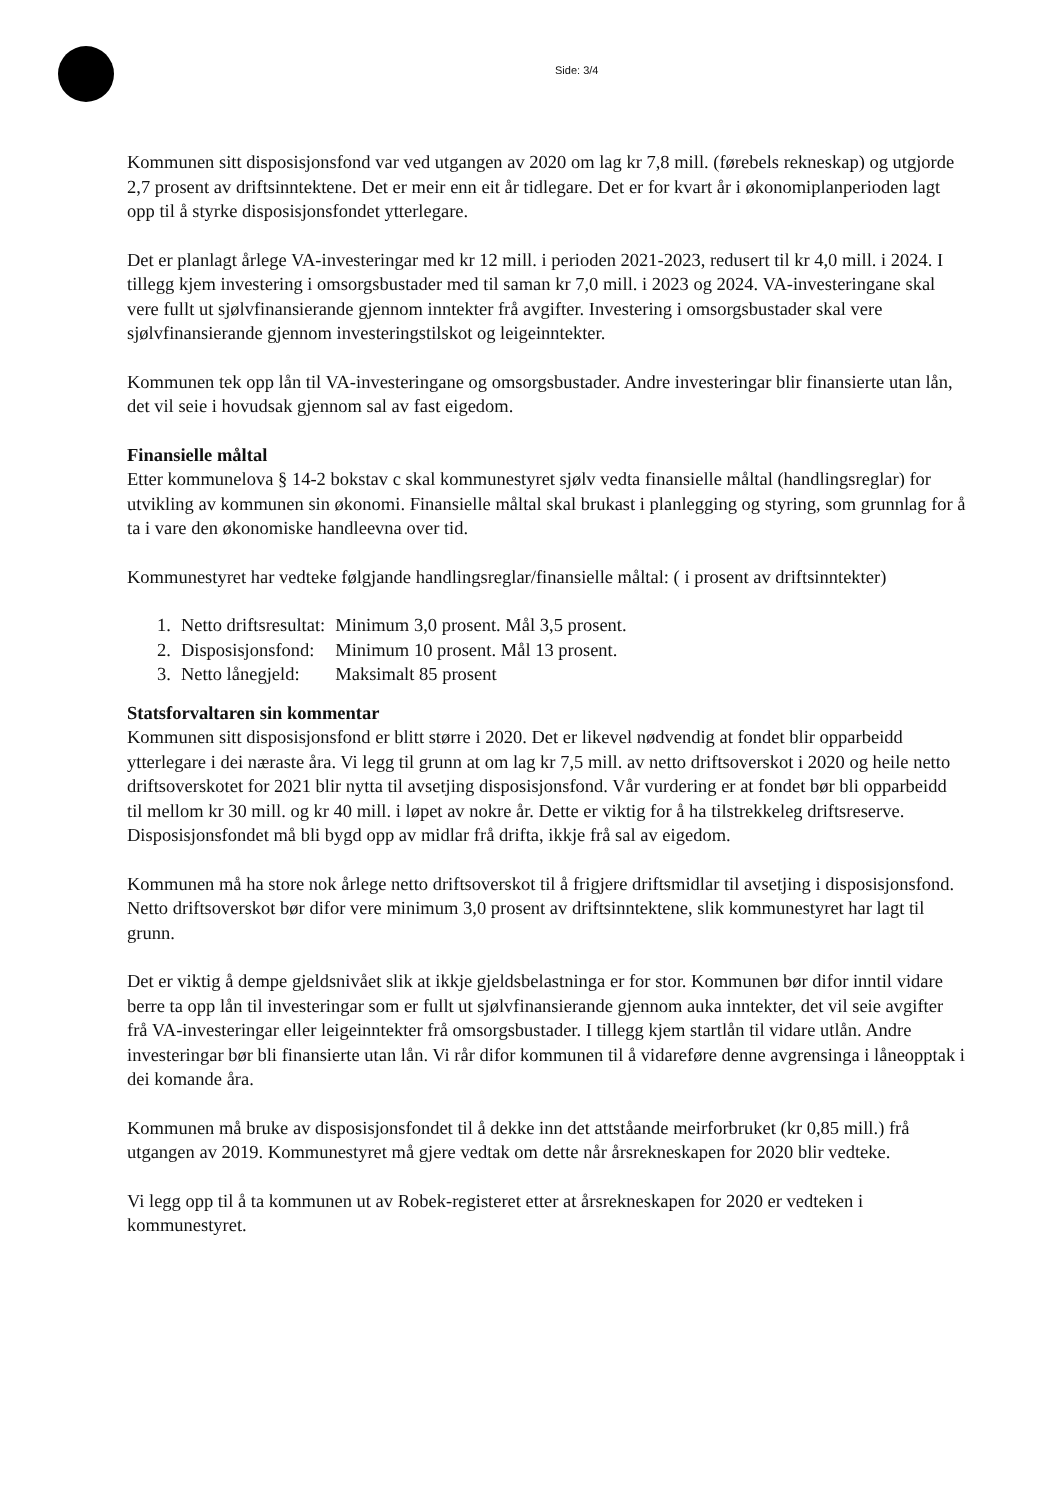Side: 3/4
Kommunen sitt disposisjonsfond var ved utgangen av 2020 om lag kr 7,8 mill. (førebels rekneskap) og utgjorde 2,7 prosent av driftsinntektene. Det er meir enn eit år tidlegare. Det er for kvart år i økonomiplanperioden lagt opp til å styrke disposisjonsfondet ytterlegare.
Det er planlagt årlege VA-investeringar med kr 12 mill. i perioden 2021-2023, redusert til kr 4,0 mill. i 2024. I tillegg kjem investering i omsorgsbustader med til saman kr 7,0 mill. i 2023 og 2024. VA-investeringane skal vere fullt ut sjølvfinansierande gjennom inntekter frå avgifter. Investering i omsorgsbustader skal vere sjølvfinansierande gjennom investeringstilskot og leigeinntekter.
Kommunen tek opp lån til VA-investeringane og omsorgsbustader. Andre investeringar blir finansierte utan lån, det vil seie i hovudsak gjennom sal av fast eigedom.
Finansielle måltal
Etter kommunelova § 14-2 bokstav c skal kommunestyret sjølv vedta finansielle måltal (handlingsreglar) for utvikling av kommunen sin økonomi. Finansielle måltal skal brukast i planlegging og styring, som grunnlag for å ta i vare den økonomiske handleevna over tid.
Kommunestyret har vedteke følgjande handlingsreglar/finansielle måltal: ( i prosent av driftsinntekter)
| 1. | Netto driftsresultat: | Minimum 3,0 prosent. Mål 3,5 prosent. |
| 2. | Disposisjonsfond: | Minimum 10 prosent. Mål 13 prosent. |
| 3. | Netto lånegjeld: | Maksimalt 85 prosent |
Statsforvaltaren sin kommentar
Kommunen sitt disposisjonsfond er blitt større i 2020. Det er likevel nødvendig at fondet blir opparbeidd ytterlegare i dei næraste åra. Vi legg til grunn at om lag kr 7,5 mill. av netto driftsoverskot i 2020 og heile netto driftsoverskotet for 2021 blir nytta til avsetjing disposisjonsfond. Vår vurdering er at fondet bør bli opparbeidd til mellom kr 30 mill. og kr 40 mill. i løpet av nokre år. Dette er viktig for å ha tilstrekkeleg driftsreserve. Disposisjonsfondet må bli bygd opp av midlar frå drifta, ikkje frå sal av eigedom.
Kommunen må ha store nok årlege netto driftsoverskot til å frigjere driftsmidlar til avsetjing i disposisjonsfond. Netto driftsoverskot bør difor vere minimum 3,0 prosent av driftsinntektene, slik kommunestyret har lagt til grunn.
Det er viktig å dempe gjeldsnivået slik at ikkje gjeldsbelastninga er for stor. Kommunen bør difor inntil vidare berre ta opp lån til investeringar som er fullt ut sjølvfinansierande gjennom auka inntekter, det vil seie avgifter frå VA-investeringar eller leigeinntekter frå omsorgsbustader. I tillegg kjem startlån til vidare utlån. Andre investeringar bør bli finansierte utan lån. Vi rår difor kommunen til å vidareføre denne avgrensinga i låneopptak i dei komande åra.
Kommunen må bruke av disposisjonsfondet til å dekke inn det attståande meirforbruket (kr 0,85 mill.) frå utgangen av 2019. Kommunestyret må gjere vedtak om dette når årsrekneskapen for 2020 blir vedteke.
Vi legg opp til å ta kommunen ut av Robek-registeret etter at årsrekneskapen for 2020 er vedteken i kommunestyret.